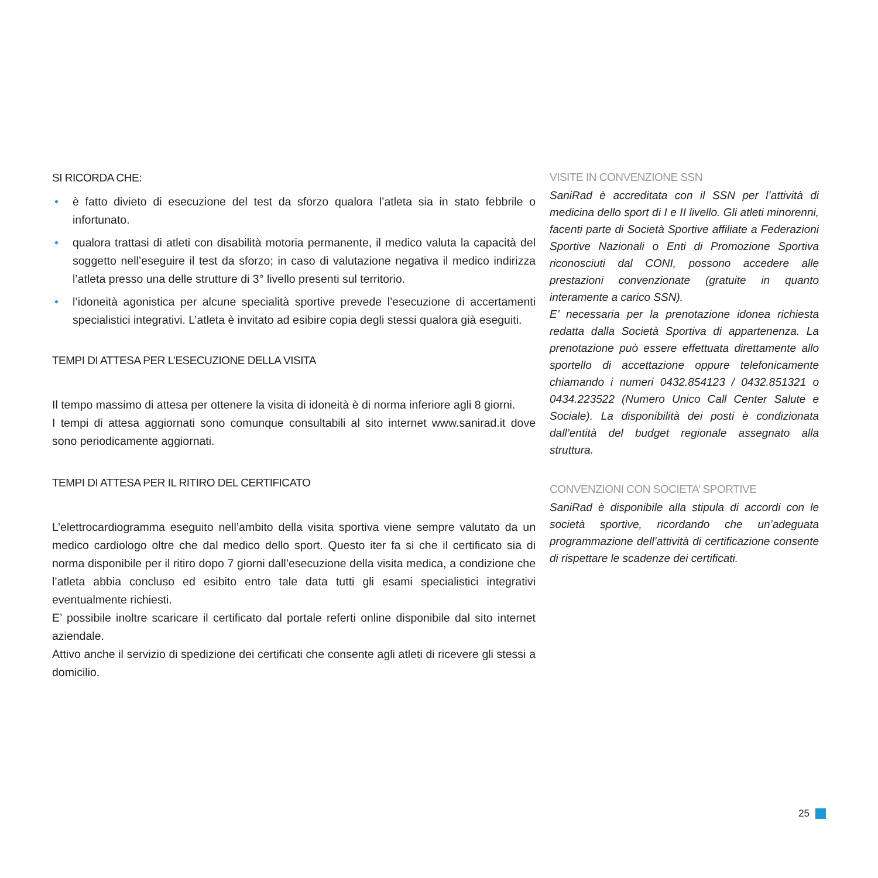SI RICORDA CHE:
• è fatto divieto di esecuzione del test da sforzo qualora l’atleta sia in stato febbrile o infortunato.
• qualora trattasi di atleti con disabilità motoria permanente, il medico valuta la capacità del soggetto nell’eseguire il test da sforzo; in caso di valutazione negativa il medico indirizza l’atleta presso una delle strutture di 3° livello presenti sul territorio.
• l’idoneità agonistica per alcune specialità sportive prevede l’esecuzione di accertamenti specialistici integrativi. L’atleta è invitato ad esibire copia degli stessi qualora già eseguiti.
TEMPI DI ATTESA PER L’ESECUZIONE DELLA VISITA
Il tempo massimo di attesa per ottenere la visita di idoneità è di norma inferiore agli 8 giorni.
I tempi di attesa aggiornati sono comunque consultabili al sito internet www.sanirad.it dove sono periodicamente aggiornati.
TEMPI DI ATTESA PER IL RITIRO DEL CERTIFICATO
L’elettrocardiogramma eseguito nell’ambito della visita sportiva viene sempre valutato da un medico cardiologo oltre che dal medico dello sport. Questo iter fa si che il certificato sia di norma disponibile per il ritiro dopo 7 giorni dall’esecuzione della visita medica, a condizione che l’atleta abbia concluso ed esibito entro tale data tutti gli esami specialistici integrativi eventualmente richiesti.
E’ possibile inoltre scaricare il certificato dal portale referti online disponibile dal sito internet aziendale.
Attivo anche il servizio di spedizione dei certificati che consente agli atleti di ricevere gli stessi a domicilio.
VISITE IN CONVENZIONE SSN
SaniRad è accreditata con il SSN per l’attività di medicina dello sport di I e II livello. Gli atleti minorenni, facenti parte di Società Sportive affiliate a Federazioni Sportive Nazionali o Enti di Promozione Sportiva riconosciuti dal CONI, possono accedere alle prestazioni convenzionate (gratuite in quanto interamente a carico SSN).
E’ necessaria per la prenotazione idonea richiesta redatta dalla Società Sportiva di appartenenza. La prenotazione può essere effettuata direttamente allo sportello di accettazione oppure telefonicamente chiamando i numeri 0432.854123 / 0432.851321 o 0434.223522 (Numero Unico Call Center Salute e Sociale). La disponibilità dei posti è condizionata dall’entità del budget regionale assegnato alla struttura.
CONVENZIONI CON SOCIETA’ SPORTIVE
SaniRad è disponibile alla stipula di accordi con le società sportive, ricordando che un’adeguata programmazione dell’attività di certificazione consente di rispettare le scadenze dei certificati.
25